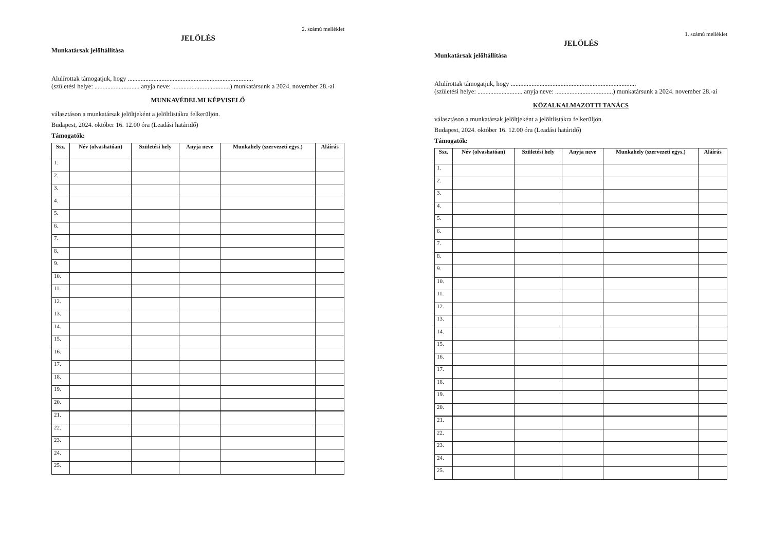2. számú melléklet
JELÖLÉS
Munkatársak jelöltállítása
Alulírottak támogatjuk, hogy ..............................................................................
(születési helye: ............................ anyja neve: ....................................) munkatársunk a 2024. november 28.-ai
MUNKAVÉDELMI KÉPVISELŐ
választáson a munkatársak jelöltjeként a jelöltlistákra felkerüljön.
Budapest, 2024. október 16. 12.00 óra (Leadási határidő)
Támogatók:
| Ssz. | Név (olvashatóan) | Születési hely | Anyja neve | Munkahely (szervezeti egys.) | Aláírás |
| --- | --- | --- | --- | --- | --- |
| 1. | | | | | |
| 2. | | | | | |
| 3. | | | | | |
| 4. | | | | | |
| 5. | | | | | |
| 6. | | | | | |
| 7. | | | | | |
| 8. | | | | | |
| 9. | | | | | |
| 10. | | | | | |
| 11. | | | | | |
| 12. | | | | | |
| 13. | | | | | |
| 14. | | | | | |
| 15. | | | | | |
| 16. | | | | | |
| 17. | | | | | |
| 18. | | | | | |
| 19. | | | | | |
| 20. | | | | | |
| 21. | | | | | |
| 22. | | | | | |
| 23. | | | | | |
| 24. | | | | | |
| 25. | | | | | |
1. számú melléklet
JELÖLÉS
Munkatársak jelöltállítása
Alulírottak támogatjuk, hogy ..............................................................................
(születési helye: ............................ anyja neve: ....................................) munkatársunk a 2024. november 28.-ai
KÖZALKALMAZOTTI TANÁCS
választáson a munkatársak jelöltjeként a jelöltlistákra felkerüljön.
Budapest, 2024. október 16. 12.00 óra (Leadási határidő)
Támogatók:
| Ssz. | Név (olvashatóan) | Születési hely | Anyja neve | Munkahely (szervezeti egys.) | Aláírás |
| --- | --- | --- | --- | --- | --- |
| 1. | | | | | |
| 2. | | | | | |
| 3. | | | | | |
| 4. | | | | | |
| 5. | | | | | |
| 6. | | | | | |
| 7. | | | | | |
| 8. | | | | | |
| 9. | | | | | |
| 10. | | | | | |
| 11. | | | | | |
| 12. | | | | | |
| 13. | | | | | |
| 14. | | | | | |
| 15. | | | | | |
| 16. | | | | | |
| 17. | | | | | |
| 18. | | | | | |
| 19. | | | | | |
| 20. | | | | | |
| 21. | | | | | |
| 22. | | | | | |
| 23. | | | | | |
| 24. | | | | | |
| 25. | | | | | |